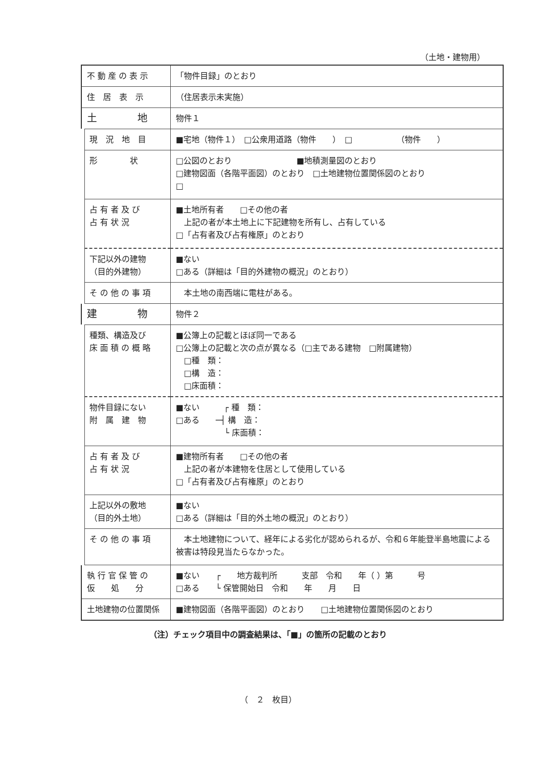（土地・建物用）
| 不 動 産 の 表 示 | 「物件目録」のとおり |
| 住 居 表 示 | （住居表示未実施） |
| 土 地 | 物件１ |
| 現 況 地 目 | ■宅地（物件１） □公衆用道路（物件 ） □ （物件 ） |
| 形 状 | □公図のとおり ■地積測量図のとおり □建物図面（各階平面図）のとおり □土地建物位置関係図のとおり □ |
| 占 有 者 及 び 占 有 状 況 | ■土地所有者 □その他の者 上記の者が本土地上に下記建物を所有し、占有している □「占有者及び占有権原」のとおり |
| 下記以外の建物 （目的外建物） | ■ない □ある（詳細は「目的外建物の概況」のとおり） |
| そ の 他 の 事 項 | 本土地の南西端に電柱がある。 |
| 建 物 | 物件２ |
| 種類、構造及び 床 面 積 の 概 略 | ■公簿上の記載とほぼ同一である □公簿上の記載と次の点が異なる（□主である建物 □附属建物） □種 類： □構 造： □床面積： |
| 物件目録にない 附 属 建 物 | ■ない ┌ 種 類： □ある ─┤ 構 造： └ 床面積： |
| 占 有 者 及 び 占 有 状 況 | ■建物所有者 □その他の者 上記の者が本建物を住居として使用している □「占有者及び占有権原」のとおり |
| 上記以外の敷地 （目的外土地） | ■ない □ある（詳細は「目的外土地の概況」のとおり） |
| そ の 他 の 事 項 | 本土地建物について、経年による劣化が認められるが、令和６年能登半島地震による被害は特段見当たらなかった。 |
| 執 行 官 保 管 の 仮 処 分 | ■ない ┌ 地方裁判所 支部 令和 年（ ）第 号 □ある └ 保管開始日 令和 年 月 日 |
| 土地建物の位置関係 | ■建物図面（各階平面図）のとおり □土地建物位置関係図のとおり |
（注）チェック項目中の調査結果は、「■」の箇所の記載のとおり
（　２　枚目）